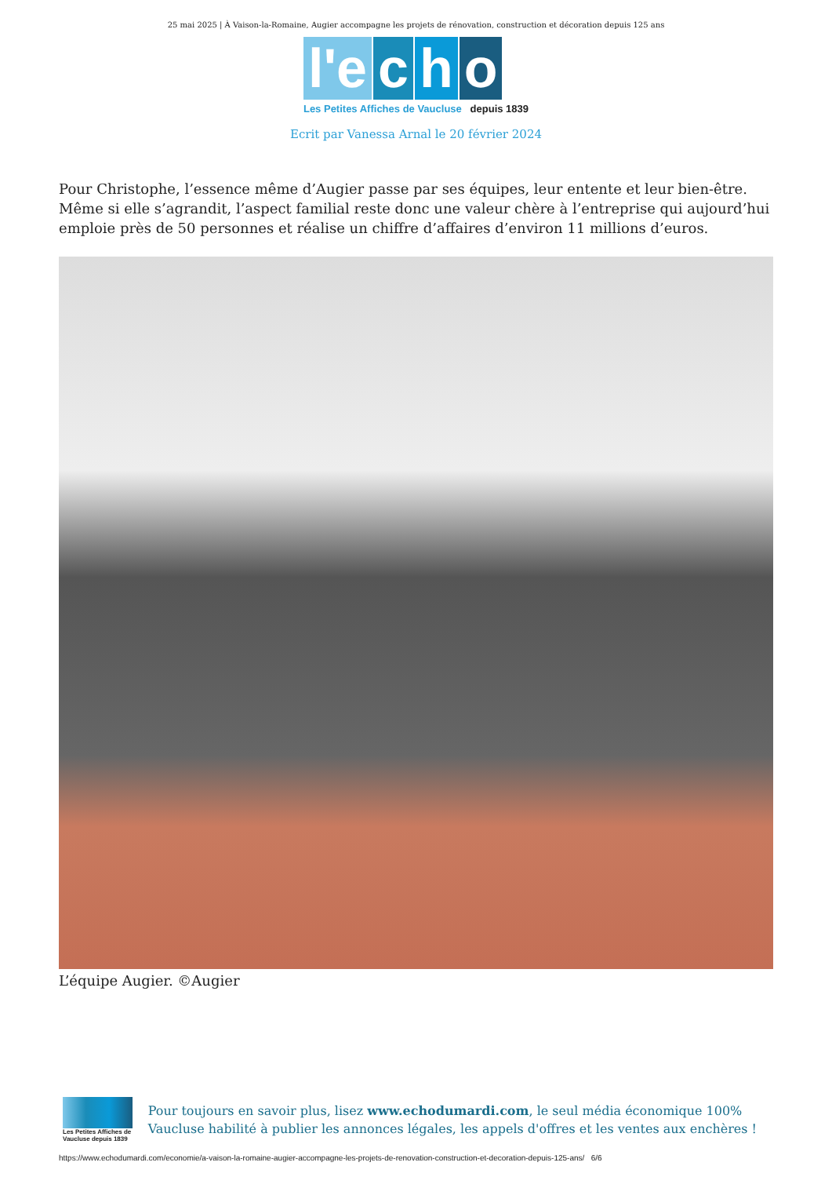25 mai 2025 | À Vaison-la-Romaine, Augier accompagne les projets de rénovation, construction et décoration depuis 125 ans
l'e c h o
Les Petites Affiches de Vaucluse depuis 1839
Ecrit par Vanessa Arnal le 20 février 2024
Pour Christophe, l’essence même d’Augier passe par ses équipes, leur entente et leur bien-être. Même si elle s’agrandit, l’aspect familial reste donc une valeur chère à l’entreprise qui aujourd’hui emploie près de 50 personnes et réalise un chiffre d’affaires d’environ 11 millions d’euros.
L’équipe Augier. ©Augier
Les Petites Affiches de Vaucluse depuis 1839
Pour toujours en savoir plus, lisez www.echodumardi.com, le seul média économique 100% Vaucluse habilité à publier les annonces légales, les appels d'offres et les ventes aux enchères !
https://www.echodumardi.com/economie/a-vaison-la-romaine-augier-accompagne-les-projets-de-renovation-construction-et-decoration-depuis-125-ans/ 6/6